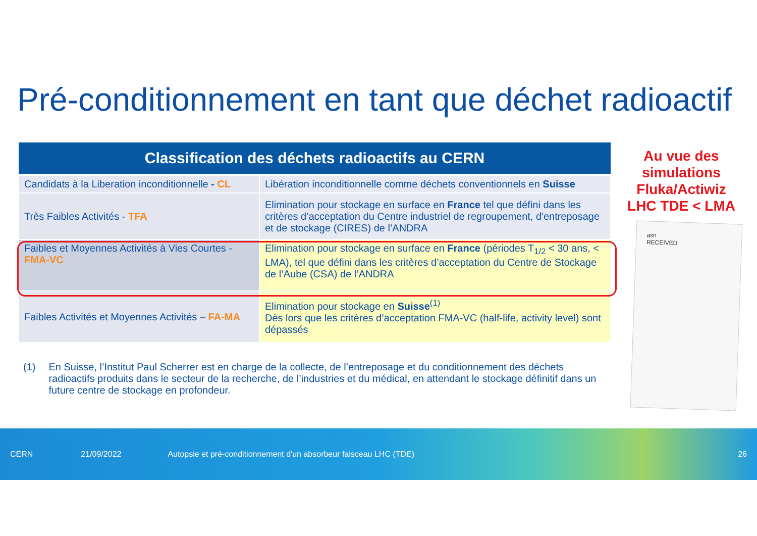Pré-conditionnement en tant que déchet radioactif
| Classification des déchets radioactifs au CERN | |
| --- | --- |
| Candidats à la Liberation inconditionnelle - CL | Libération inconditionnelle comme déchets conventionnels en Suisse |
| Très Faibles Activités - TFA | Elimination pour stockage en surface en France tel que défini dans les critères d’acceptation du Centre industriel de regroupement, d'entreposage et de stockage (CIRES) de l’ANDRA |
| Faibles et Moyennes Activités à Vies Courtes - FMA-VC | Elimination pour stockage en surface en France (périodes T<sub>1/2</sub> < 30 ans, < LMA), tel que défini dans les critères d’acceptation du Centre de Stockage de l’Aube (CSA) de l’ANDRA |
| Faibles Activités et Moyennes Activités – FA-MA | Elimination pour stockage en Suisse<sup>(1)</sup> Dès lors que les critères d’acceptation FMA-VC (half-life, activity level) sont dépassés |
(1) En Suisse, l’Institut Paul Scherrer est en charge de la collecte, de l’entreposage et du conditionnement des déchets radioactifs produits dans le secteur de la recherche, de l’industries et du médical, en attendant le stockage définitif dans un future centre de stockage en profondeur.
Au vue des simulations Fluka/Actiwiz LHC TDE < LMA
asn
RECEIVED
CERN 21/09/2022 Autopsie et pré-conditionnement d'un absorbeur faisceau LHC (TDE) 26